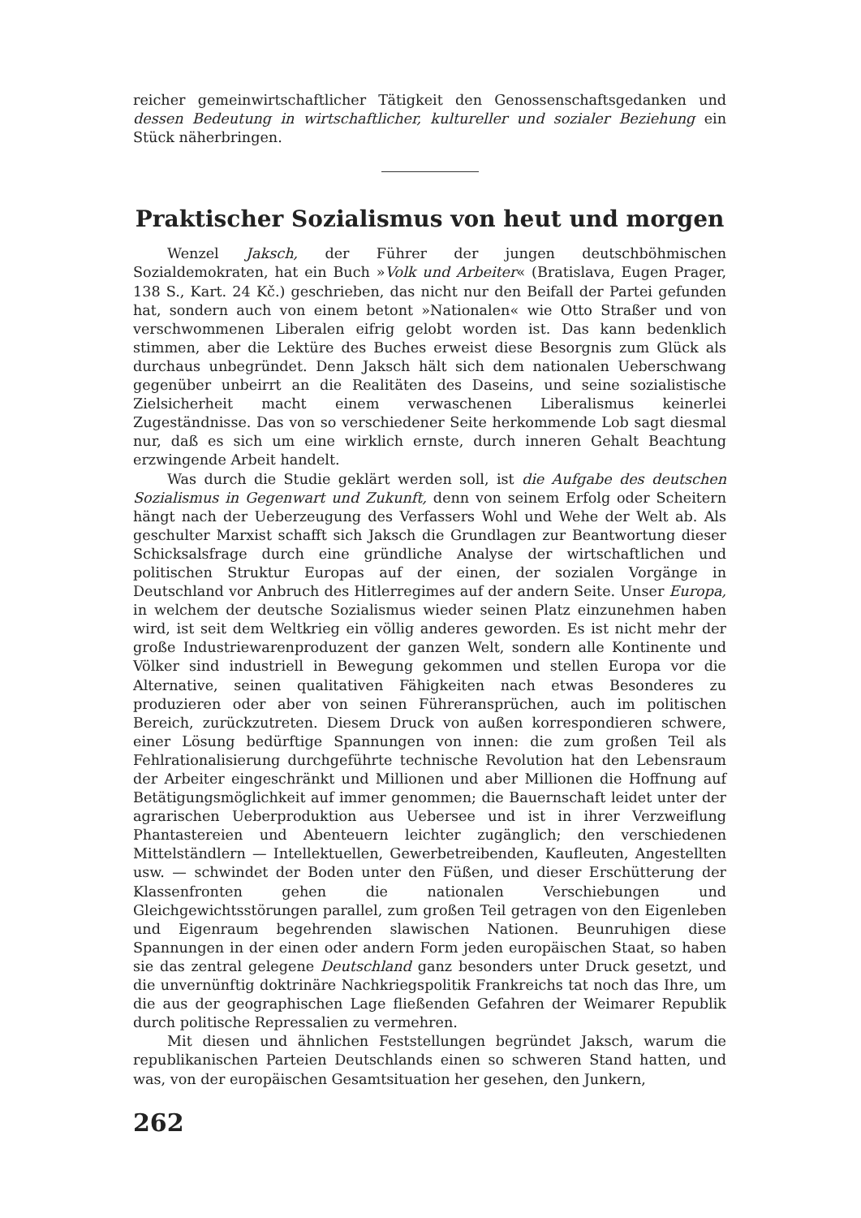reicher gemeinwirtschaftlicher Tätigkeit den Genossenschaftsgedanken und dessen Bedeutung in wirtschaftlicher, kultureller und sozialer Beziehung ein Stück näherbringen.
Praktischer Sozialismus von heut und morgen
Wenzel Jaksch, der Führer der jungen deutschböhmischen Sozialdemokraten, hat ein Buch »Volk und Arbeiter« (Bratislava, Eugen Prager, 138 S., Kart. 24 Kč.) geschrieben, das nicht nur den Beifall der Partei gefunden hat, sondern auch von einem betont »Nationalen« wie Otto Straßer und von verschwommenen Liberalen eifrig gelobt worden ist. Das kann bedenklich stimmen, aber die Lektüre des Buches erweist diese Besorgnis zum Glück als durchaus unbegründet. Denn Jaksch hält sich dem nationalen Ueberschwang gegenüber unbeirrt an die Realitäten des Daseins, und seine sozialistische Zielsicherheit macht einem verwaschenen Liberalismus keinerlei Zugeständnisse. Das von so verschiedener Seite herkommende Lob sagt diesmal nur, daß es sich um eine wirklich ernste, durch inneren Gehalt Beachtung erzwingende Arbeit handelt.
Was durch die Studie geklärt werden soll, ist die Aufgabe des deutschen Sozialismus in Gegenwart und Zukunft, denn von seinem Erfolg oder Scheitern hängt nach der Ueberzeugung des Verfassers Wohl und Wehe der Welt ab. Als geschulter Marxist schafft sich Jaksch die Grundlagen zur Beantwortung dieser Schicksalsfrage durch eine gründliche Analyse der wirtschaftlichen und politischen Struktur Europas auf der einen, der sozialen Vorgänge in Deutschland vor Anbruch des Hitlerregimes auf der andern Seite. Unser Europa, in welchem der deutsche Sozialismus wieder seinen Platz einzunehmen haben wird, ist seit dem Weltkrieg ein völlig anderes geworden. Es ist nicht mehr der große Industriewarenproduzent der ganzen Welt, sondern alle Kontinente und Völker sind industriell in Bewegung gekommen und stellen Europa vor die Alternative, seinen qualitativen Fähigkeiten nach etwas Besonderes zu produzieren oder aber von seinen Führeransprüchen, auch im politischen Bereich, zurückzutreten. Diesem Druck von außen korrespondieren schwere, einer Lösung bedürftige Spannungen von innen: die zum großen Teil als Fehlrationalisierung durchgeführte technische Revolution hat den Lebensraum der Arbeiter eingeschränkt und Millionen und aber Millionen die Hoffnung auf Betätigungsmöglichkeit auf immer genommen; die Bauernschaft leidet unter der agrarischen Ueberproduktion aus Uebersee und ist in ihrer Verzweiflung Phantastereien und Abenteuern leichter zugänglich; den verschiedenen Mittelständlern — Intellektuellen, Gewerbetreibenden, Kaufleuten, Angestellten usw. — schwindet der Boden unter den Füßen, und dieser Erschütterung der Klassenfronten gehen die nationalen Verschiebungen und Gleichgewichtsstörungen parallel, zum großen Teil getragen von den Eigenleben und Eigenraum begehrenden slawischen Nationen. Beunruhigen diese Spannungen in der einen oder andern Form jeden europäischen Staat, so haben sie das zentral gelegene Deutschland ganz besonders unter Druck gesetzt, und die unvernünftig doktrinäre Nachkriegspolitik Frankreichs tat noch das Ihre, um die aus der geographischen Lage fließenden Gefahren der Weimarer Republik durch politische Repressalien zu vermehren.
Mit diesen und ähnlichen Feststellungen begründet Jaksch, warum die republikanischen Parteien Deutschlands einen so schweren Stand hatten, und was, von der europäischen Gesamtsituation her gesehen, den Junkern,
262